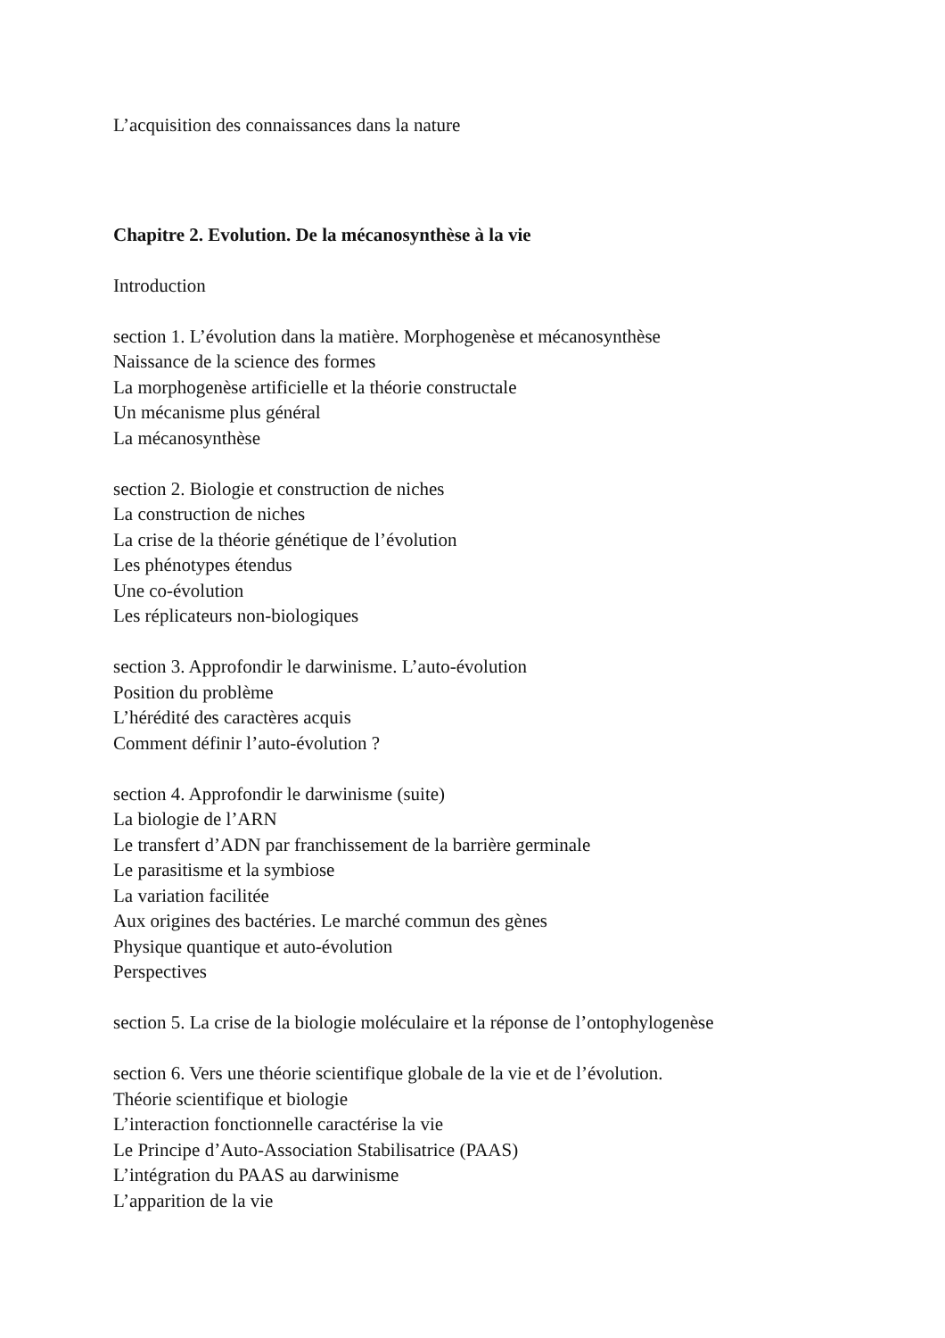L’acquisition des connaissances dans la nature
Chapitre 2. Evolution. De la mécanosynthèse à la vie
Introduction
section 1. L’évolution dans la matière. Morphogenèse et mécanosynthèse
Naissance de la science des formes
La morphogenèse artificielle et la théorie constructale
Un mécanisme plus général
La mécanosynthèse
section 2. Biologie et construction de niches
La construction de niches
La crise de la théorie génétique de l’évolution
Les phénotypes étendus
Une co-évolution
Les réplicateurs non-biologiques
section 3. Approfondir le darwinisme. L’auto-évolution
Position du problème
L’hérédité des caractères acquis
Comment définir l’auto-évolution ?
section 4. Approfondir le darwinisme (suite)
La biologie de l’ARN
Le transfert d’ADN par franchissement de la barrière germinale
Le parasitisme et la symbiose
La variation facilitée
Aux origines des bactéries. Le marché commun des gènes
Physique quantique et auto-évolution
Perspectives
section 5. La crise de la biologie moléculaire et la réponse de l’ontophylogenèse
section 6. Vers une théorie scientifique globale de la vie et de l’évolution.
Théorie scientifique et biologie
L’interaction fonctionnelle caractérise la vie
Le Principe d’Auto-Association Stabilisatrice (PAAS)
L’intégration du PAAS au darwinisme
L’apparition de la vie